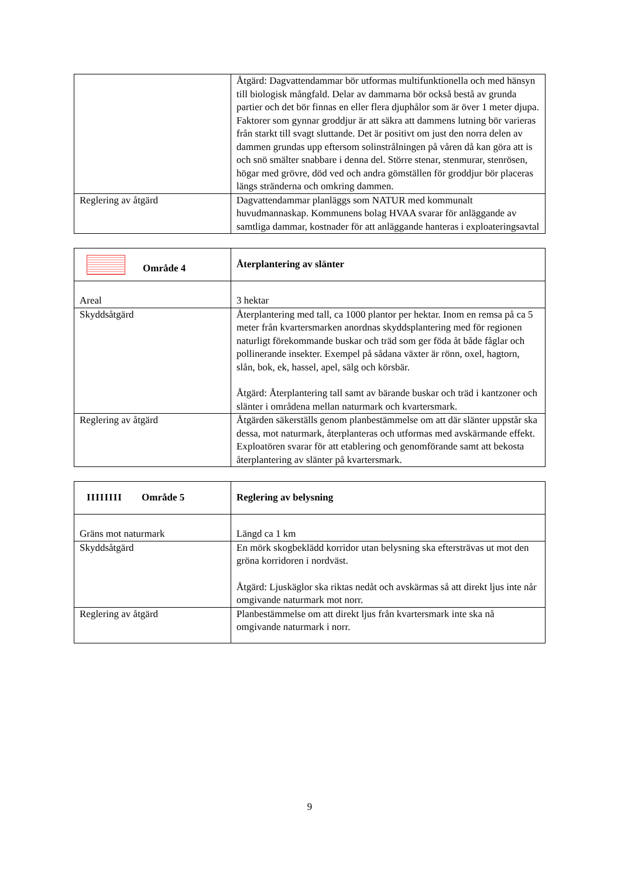| | Åtgärd: Dagvattendammar bör utformas multifunktionella och med hänsyn till biologisk mångfald. Delar av dammarna bör också bestå av grunda partier och det bör finnas en eller flera djuphålor som är över 1 meter djupa. Faktorer som gynnar groddjur är att säkra att dammens lutning bör varieras från starkt till svagt sluttande. Det är positivt om just den norra delen av dammen grundas upp eftersom solinstrålningen på våren då kan göra att is och snö smälter snabbare i denna del. Större stenar, stenmurar, stenrösen, högar med grövre, död ved och andra gömställen för groddjur bör placeras längs stränderna och omkring dammen. |
| Reglering av åtgärd | Dagvattendammar planläggs som NATUR med kommunalt huvudmannaskap. Kommunens bolag HVAA svarar för anläggande av samtliga dammar, kostnader för att anläggande hanteras i exploateringsavtal |
| Område 4 | Återplantering av slänter |
| Areal | 3 hektar |
| Skyddsåtgärd | Återplantering med tall, ca 1000 plantor per hektar. Inom en remsa på ca 5 meter från kvartersmarken anordnas skyddsplantering med för regionen naturligt förekommande buskar och träd som ger föda åt både fåglar och pollinerande insekter. Exempel på sådana växter är rönn, oxel, hagtorn, slån, bok, ek, hassel, apel, sälg och körsbär. Åtgärd: Återplantering tall samt av bärande buskar och träd i kantzoner och slänter i områdena mellan naturmark och kvartersmark. |
| Reglering av åtgärd | Åtgärden säkerställs genom planbestämmelse om att där slänter uppstår ska dessa, mot naturmark, återplanteras och utformas med avskärmande effekt. Exploatören svarar för att etablering och genomförande samt att bekosta återplantering av slänter på kvartersmark. |
| IIIIIIII Område 5 | Reglering av belysning |
| Gräns mot naturmark | Längd ca 1 km |
| Skyddsåtgärd | En mörk skogbeklädd korridor utan belysning ska eftersträvas ut mot den gröna korridoren i nordväst. Åtgärd: Ljuskäglor ska riktas nedåt och avskärmas så att direkt ljus inte når omgivande naturmark mot norr. |
| Reglering av åtgärd | Planbestämmelse om att direkt ljus från kvartersmark inte ska nå omgivande naturmark i norr. |
9